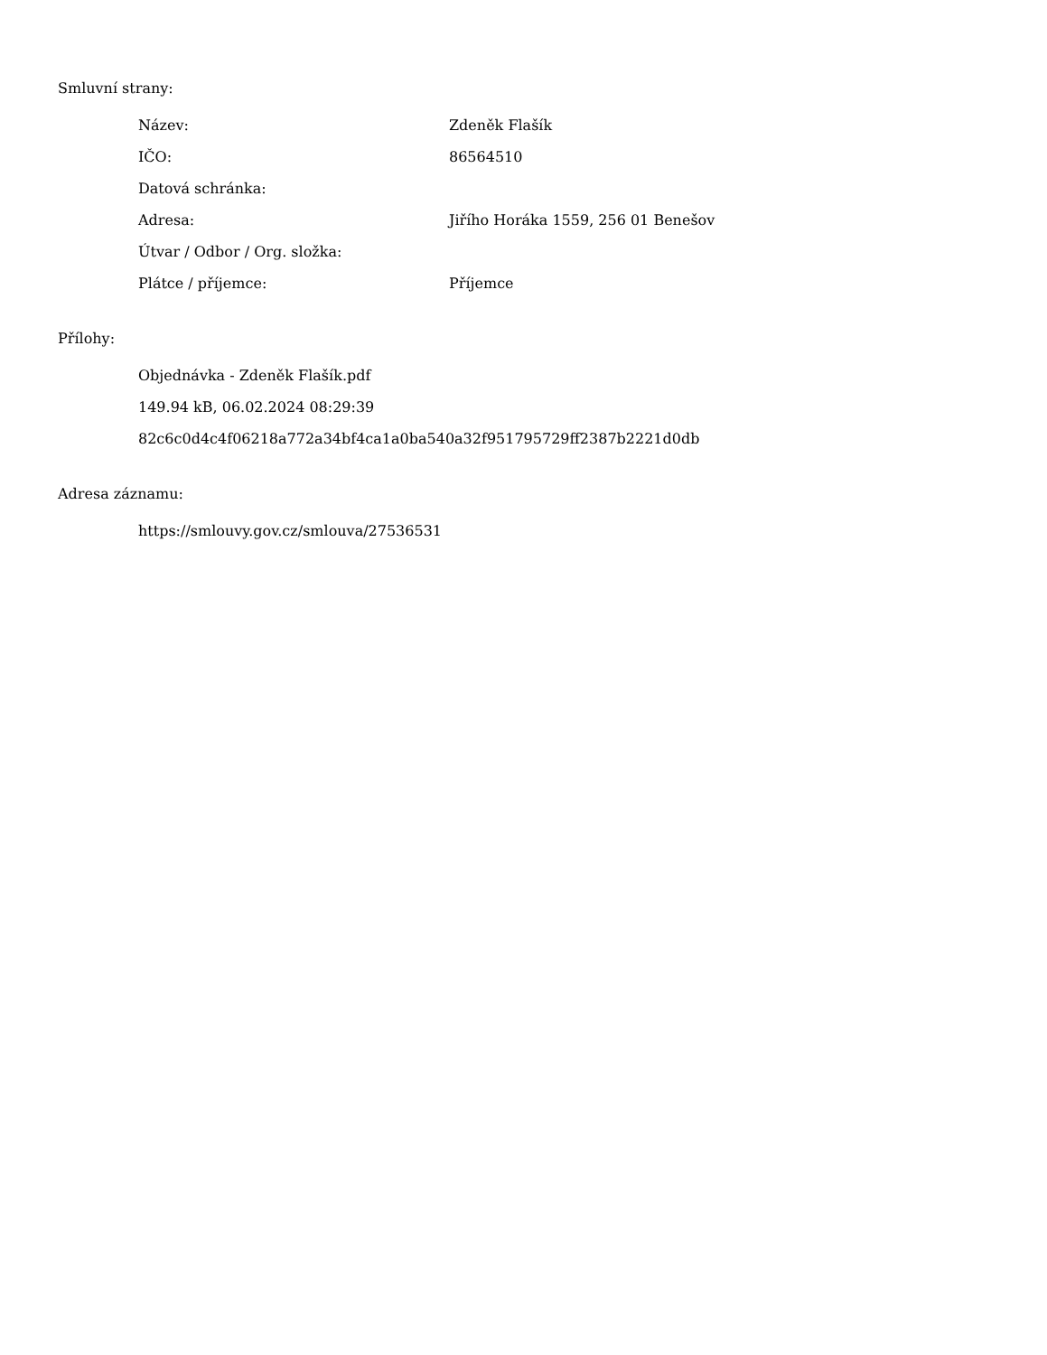Smluvní strany:
| Název: | Zdeněk Flašík |
| IČO: | 86564510 |
| Datová schránka: | |
| Adresa: | Jiřího Horáka 1559, 256 01 Benešov |
| Útvar / Odbor / Org. složka: | |
| Plátce / příjemce: | Příjemce |
Přílohy:
Objednávka - Zdeněk Flašík.pdf
149.94 kB, 06.02.2024 08:29:39
82c6c0d4c4f06218a772a34bf4ca1a0ba540a32f951795729ff2387b2221d0db
Adresa záznamu:
https://smlouvy.gov.cz/smlouva/27536531